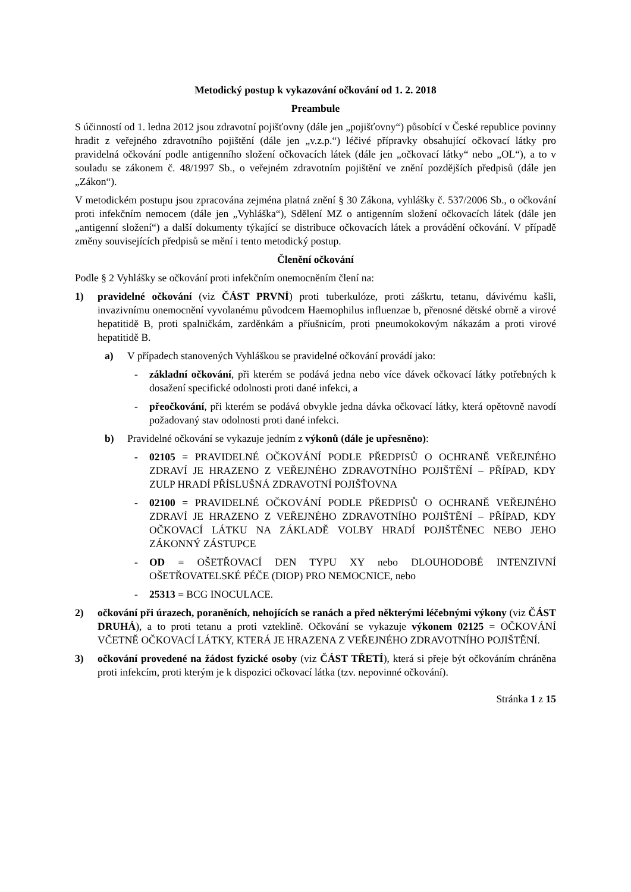Metodický postup k vykazování očkování od 1. 2. 2018
Preambule
S účinností od 1. ledna 2012 jsou zdravotní pojišťovny (dále jen „pojišťovny“) působící v České republice povinny hradit z veřejného zdravotního pojištění (dále jen „v.z.p.“) léčivé přípravky obsahující očkovací látky pro pravidelná očkování podle antigenního složení očkovacích látek (dále jen „očkovací látky“ nebo „OL“), a to v souladu se zákonem č. 48/1997 Sb., o veřejném zdravotním pojištění ve znění pozdějších předpisů (dále jen „Zákon“).
V metodickém postupu jsou zpracována zejména platná znění § 30 Zákona, vyhlášky č. 537/2006 Sb., o očkování proti infekčním nemocem (dále jen „Vyhláška“), Sdělení MZ o antigenním složení očkovacích látek (dále jen „antigenní složení“) a další dokumenty týkající se distribuce očkovacích látek a provádění očkování. V případě změny souvisejících předpisů se mění i tento metodický postup.
Členění očkování
Podle § 2 Vyhlášky se očkování proti infekčním onemocněním člení na:
1) pravidelné očkování (viz ČÁST PRVNÍ) proti tuberkulóze, proti záškrtu, tetanu, dávivému kašli, invazivnímu onemocnění vyvolanému původcem Haemophilus influenzae b, přenosné dětské obrně a virové hepatitidě B, proti spalničkám, zarděnkám a příušnicím, proti pneumokokovým nákazám a proti virové hepatitidě B.
a) V případech stanovených Vyhláškou se pravidelné očkování provádí jako:
- základní očkování, při kterém se podává jedna nebo více dávek očkovací látky potřebných k dosažení specifické odolnosti proti dané infekci, a
- přeočkování, při kterém se podává obvykle jedna dávka očkovací látky, která opětovně navodí požadovaný stav odolnosti proti dané infekci.
b) Pravidelné očkování se vykazuje jedním z výkonů (dále je upřesněno):
- 02105 = PRAVIDELNÉ OČKOVÁNÍ PODLE PŘEDPISŮ O OCHRANĚ VEŘEJNÉHO ZDRAVÍ JE HRAZENO Z VEŘEJNÉHO ZDRAVOTNÍHO POJIŠTĚNÍ – PŘÍPAD, KDY ZULP HRADÍ PŘÍSLUŠNÁ ZDRAVOTNÍ POJIŠŤOVNA
- 02100 = PRAVIDELNÉ OČKOVÁNÍ PODLE PŘEDPISŮ O OCHRANĚ VEŘEJNÉHO ZDRAVÍ JE HRAZENO Z VEŘEJNÉHO ZDRAVOTNÍHO POJIŠTĚNÍ – PŘÍPAD, KDY OČKOVACÍ LÁTKU NA ZÁKLADĚ VOLBY HRADÍ POJIŠTĚNEC NEBO JEHO ZÁKONNÝ ZÁSTUPCE
- OD = OŠETŘOVACÍ DEN TYPU XY nebo DLOUHODOBÉ INTENZIVNÍ OŠETŘOVATELSKÉ PÉČE (DIOP) PRO NEMOCNICE, nebo
- 25313 = BCG INOCULACE.
2) očkování při úrazech, poraněních, nehojících se ranách a před některými léčebnými výkony (viz ČÁST DRUHÁ), a to proti tetanu a proti vzteklině. Očkování se vykazuje výkonem 02125 = OČKOVÁNÍ VČETNĚ OČKOVACÍ LÁTKY, KTERÁ JE HRAZENA Z VEŘEJNÉHO ZDRAVOTNÍHO POJIŠTĚNÍ.
3) očkování provedené na žádost fyzické osoby (viz ČÁST TŘETÍ), která si přeje být očkováním chráněna proti infekcím, proti kterým je k dispozici očkovací látka (tzv. nepovinné očkování).
Stránka 1 z 15